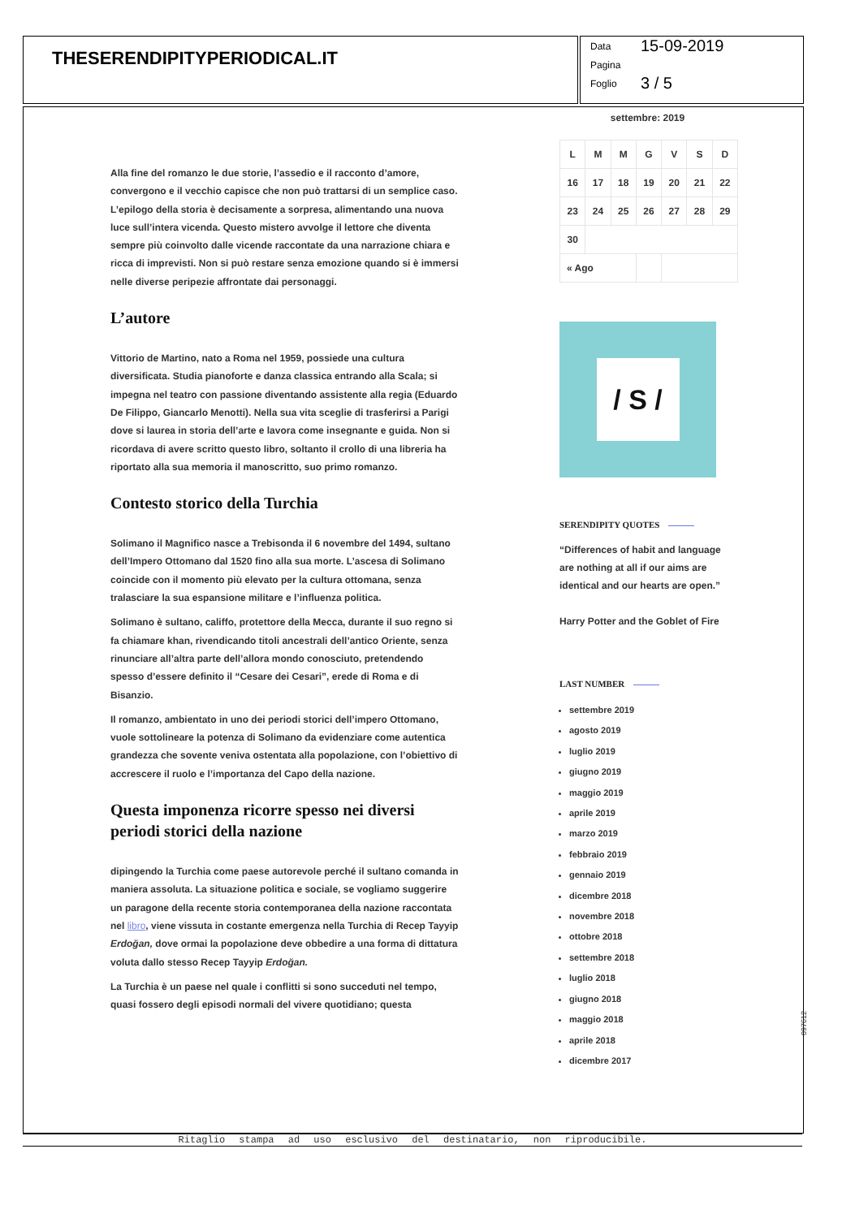THESERENDIPITYPERIODICAL.IT
Data 15-09-2019
Pagina
Foglio 3 / 5
Alla fine del romanzo le due storie, l’assedio e il racconto d’amore, convergono e il vecchio capisce che non può trattarsi di un semplice caso. L’epilogo della storia è decisamente a sorpresa, alimentando una nuova luce sull’intera vicenda. Questo mistero avvolge il lettore che diventa sempre più coinvolto dalle vicende raccontate da una narrazione chiara e ricca di imprevisti. Non si può restare senza emozione quando si è immersi nelle diverse peripezie affrontate dai personaggi.
L’autore
Vittorio de Martino, nato a Roma nel 1959, possiede una cultura diversificata. Studia pianoforte e danza classica entrando alla Scala; si impegna nel teatro con passione diventando assistente alla regia (Eduardo De Filippo, Giancarlo Menotti). Nella sua vita sceglie di trasferirsi a Parigi dove si laurea in storia dell’arte e lavora come insegnante e guida. Non si ricordava di avere scritto questo libro, soltanto il crollo di una libreria ha riportato alla sua memoria il manoscritto, suo primo romanzo.
Contesto storico della Turchia
Solimano il Magnifico nasce a Trebisonda il 6 novembre del 1494, sultano dell’Impero Ottomano dal 1520 fino alla sua morte. L’ascesa di Solimano coincide con il momento più elevato per la cultura ottomana, senza tralasciare la sua espansione militare e l’influenza politica.
Solimano è sultano, califfo, protettore della Mecca, durante il suo regno si fa chiamare khan, rivendicando titoli ancestrali dell’antico Oriente, senza rinunciare all’altra parte dell’allora mondo conosciuto, pretendendo spesso d’essere definito il “Cesare dei Cesari”, erede di Roma e di Bisanzio.
Il romanzo, ambientato in uno dei periodi storici dell’impero Ottomano, vuole sottolineare la potenza di Solimano da evidenziare come autentica grandezza che sovente veniva ostentata alla popolazione, con l’obiettivo di accrescere il ruolo e l’importanza del Capo della nazione.
Questa imponenza ricorre spesso nei diversi periodi storici della nazione
dipingendo la Turchia come paese autorevole perché il sultano comanda in maniera assoluta. La situazione politica e sociale, se vogliamo suggerire un paragone della recente storia contemporanea della nazione raccontata nel libro, viene vissuta in costante emergenza nella Turchia di Recep Tayyip Erdoğan, dove ormai la popolazione deve obbedire a una forma di dittatura voluta dallo stesso Recep Tayyip Erdoğan.
La Turchia è un paese nel quale i conflitti si sono succeduti nel tempo, quasi fossero degli episodi normali del vivere quotidiano; questa
settembre: 2019
| L | M | M | G | V | S | D |
| --- | --- | --- | --- | --- | --- | --- |
| 16 | 17 | 18 | 19 | 20 | 21 | 22 |
| 23 | 24 | 25 | 26 | 27 | 28 | 29 |
| 30 | | | | | | |
| « Ago | | | | | | |
/ S /
SERENDIPITY QUOTES
“Differences of habit and language are nothing at all if our aims are identical and our hearts are open.”
Harry Potter and the Goblet of Fire
LAST NUMBER
settembre 2019
agosto 2019
luglio 2019
giugno 2019
maggio 2019
aprile 2019
marzo 2019
febbraio 2019
gennaio 2019
dicembre 2018
novembre 2018
ottobre 2018
settembre 2018
luglio 2018
giugno 2018
maggio 2018
aprile 2018
dicembre 2017
Ritaglio stampa ad uso esclusivo del destinatario, non riproducibile.
097612